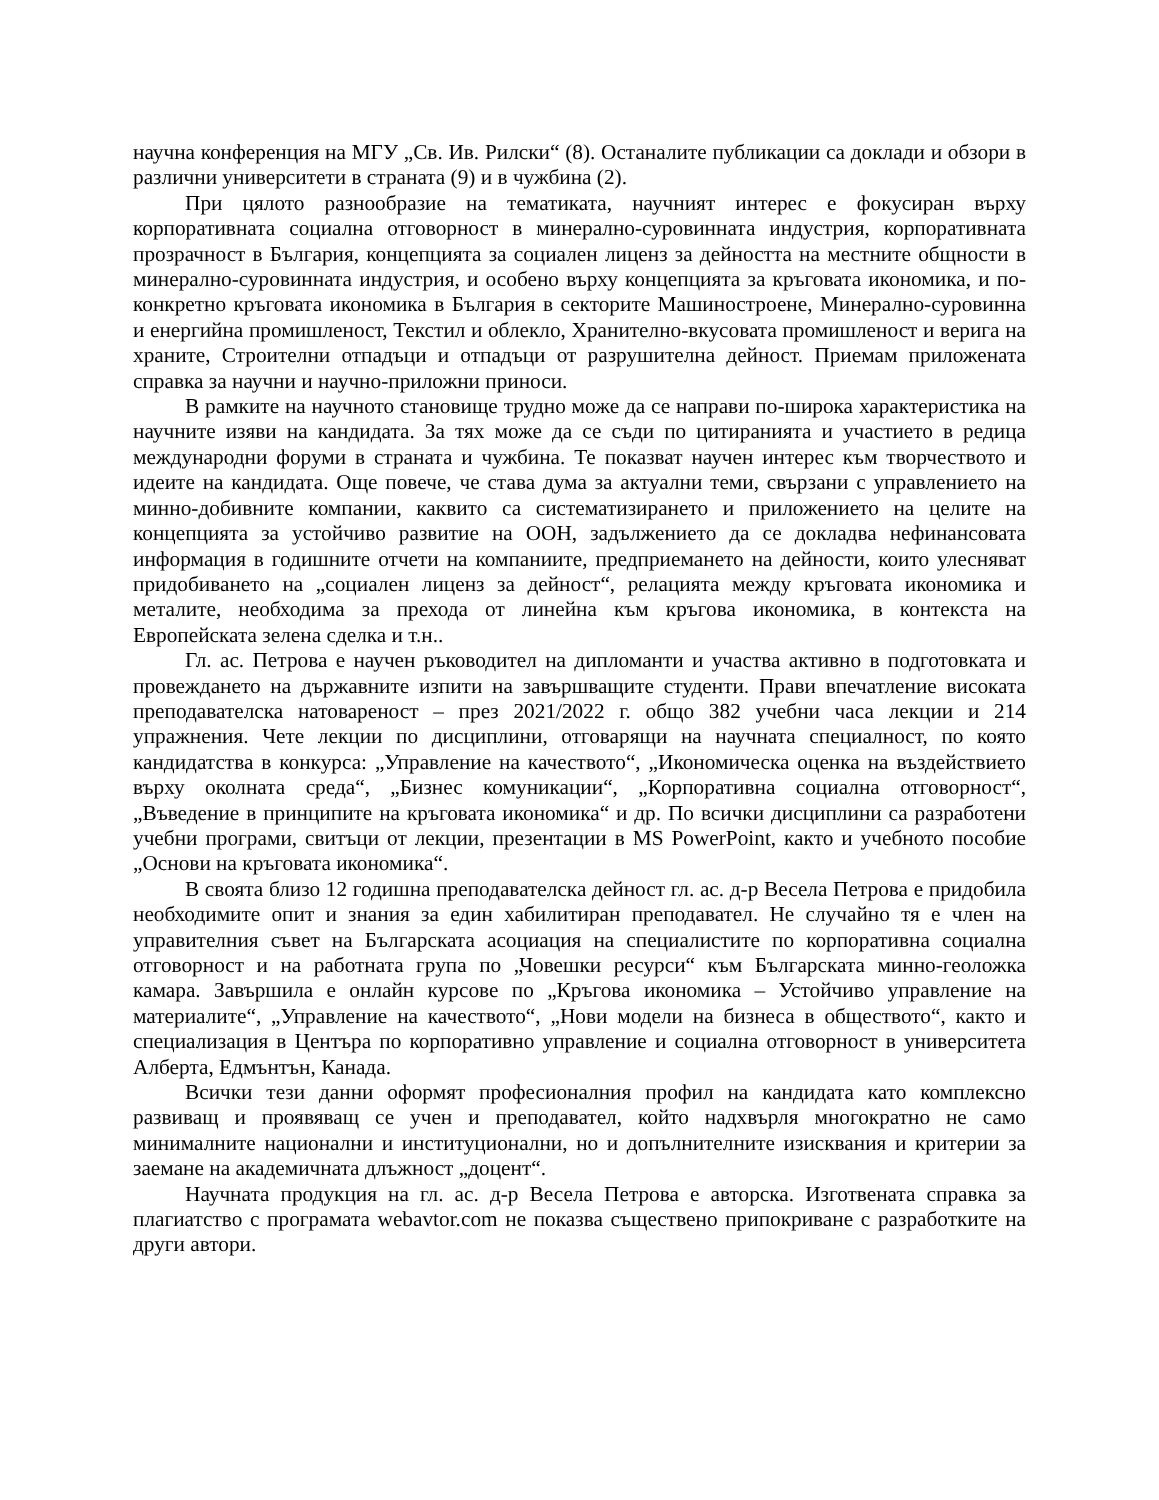научна конференция на МГУ „Св. Ив. Рилски“ (8). Останалите публикации са доклади и обзори в различни университети в страната (9) и в чужбина (2).
При цялото разнообразие на тематиката, научният интерес е фокусиран върху корпоративната социална отговорност в минерално-суровинната индустрия, корпоративната прозрачност в България, концепцията за социален лиценз за дейността на местните общности в минерално-суровинната индустрия, и особено върху концепцията за кръговата икономика, и по-конкретно кръговата икономика в България в секторите Машиностроене, Минерално-суровинна и енергийна промишленост, Текстил и облекло, Хранително-вкусовата промишленост и верига на храните, Строителни отпадъци и отпадъци от разрушителна дейност. Приемам приложената справка за научни и научно-приложни приноси.
В рамките на научното становище трудно може да се направи по-широка характеристика на научните изяви на кандидата. За тях може да се съди по цитиранията и участието в редица международни форуми в страната и чужбина. Те показват научен интерес към творчеството и идеите на кандидата. Още повече, че става дума за актуални теми, свързани с управлението на минно-добивните компании, каквито са систематизирането и приложението на целите на концепцията за устойчиво развитие на ООН, задължението да се докладва нефинансовата информация в годишните отчети на компаниите, предприемането на дейности, които улесняват придобиването на „социален лиценз за дейност“, релацията между кръговата икономика и металите, необходима за прехода от линейна към кръгова икономика, в контекста на Европейската зелена сделка и т.н..
Гл. ас. Петрова е научен ръководител на дипломанти и участва активно в подготовката и провеждането на държавните изпити на завършващите студенти. Прави впечатление високата преподавателска натовареност – през 2021/2022 г. общо 382 учебни часа лекции и 214 упражнения. Чете лекции по дисциплини, отговарящи на научната специалност, по която кандидатства в конкурса: „Управление на качеството“, „Икономическа оценка на въздействието върху околната среда“, „Бизнес комуникации“, „Корпоративна социална отговорност“, „Въведение в принципите на кръговата икономика“ и др. По всички дисциплини са разработени учебни програми, свитъци от лекции, презентации в MS PowerPoint, както и учебното пособие „Основи на кръговата икономика“.
В своята близо 12 годишна преподавателска дейност гл. ас. д-р Весела Петрова е придобила необходимите опит и знания за един хабилитиран преподавател. Не случайно тя е член на управителния съвет на Българската асоциация на специалистите по корпоративна социална отговорност и на работната група по „Човешки ресурси“ към Българската минно-геоложка камара. Завършила е онлайн курсове по „Кръгова икономика – Устойчиво управление на материалите“, „Управление на качеството“, „Нови модели на бизнеса в обществото“, както и специализация в Центъра по корпоративно управление и социална отговорност в университета Алберта, Едмънтън, Канада.
Всички тези данни оформят професионалния профил на кандидата като комплексно развиващ и проявяващ се учен и преподавател, който надхвърля многократно не само минималните национални и институционални, но и допълнителните изисквания и критерии за заемане на академичната длъжност „доцент“.
Научната продукция на гл. ас. д-р Весела Петрова е авторска. Изготвената справка за плагиатство с програмата webavtor.com не показва съществено припокриване с разработките на други автори.